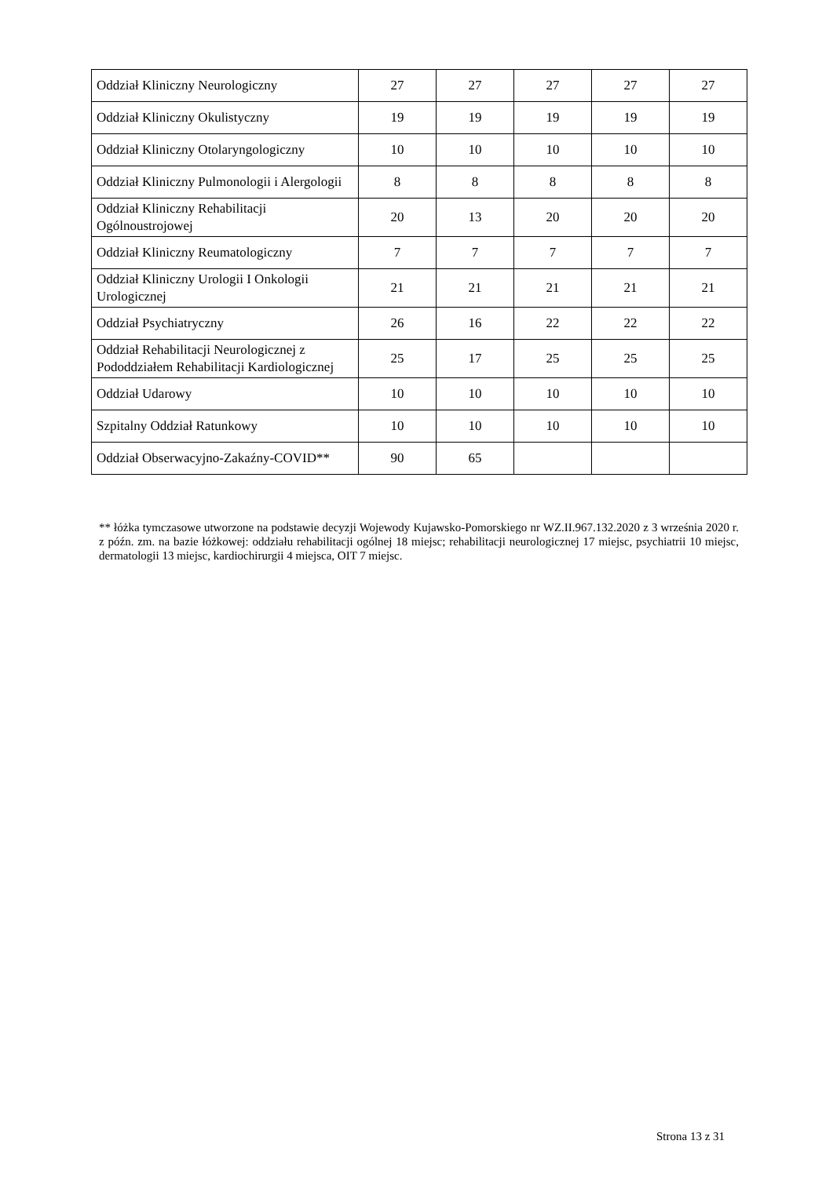| Oddział Kliniczny Neurologiczny | 27 | 27 | 27 | 27 | 27 |
| Oddział Kliniczny Okulistyczny | 19 | 19 | 19 | 19 | 19 |
| Oddział Kliniczny Otolaryngologiczny | 10 | 10 | 10 | 10 | 10 |
| Oddział Kliniczny Pulmonologii i Alergologii | 8 | 8 | 8 | 8 | 8 |
| Oddział Kliniczny Rehabilitacji Ogólnoustrojowej | 20 | 13 | 20 | 20 | 20 |
| Oddział Kliniczny Reumatologiczny | 7 | 7 | 7 | 7 | 7 |
| Oddział Kliniczny Urologii I Onkologii Urologicznej | 21 | 21 | 21 | 21 | 21 |
| Oddział Psychiatryczny | 26 | 16 | 22 | 22 | 22 |
| Oddział Rehabilitacji Neurologicznej z Pododdziałem Rehabilitacji Kardiologicznej | 25 | 17 | 25 | 25 | 25 |
| Oddział Udarowy | 10 | 10 | 10 | 10 | 10 |
| Szpitalny Oddział Ratunkowy | 10 | 10 | 10 | 10 | 10 |
| Oddział Obserwacyjno-Zakaźny-COVID** | 90 | 65 | | | |
** łóżka tymczasowe utworzone na podstawie decyzji Wojewody Kujawsko-Pomorskiego nr WZ.II.967.132.2020 z 3 września 2020 r. z późn. zm. na bazie łóżkowej: oddziału rehabilitacji ogólnej 18 miejsc; rehabilitacji neurologicznej 17 miejsc, psychiatrii 10 miejsc, dermatologii 13 miejsc, kardiochirurgii 4 miejsca, OIT 7 miejsc.
Strona 13 z 31